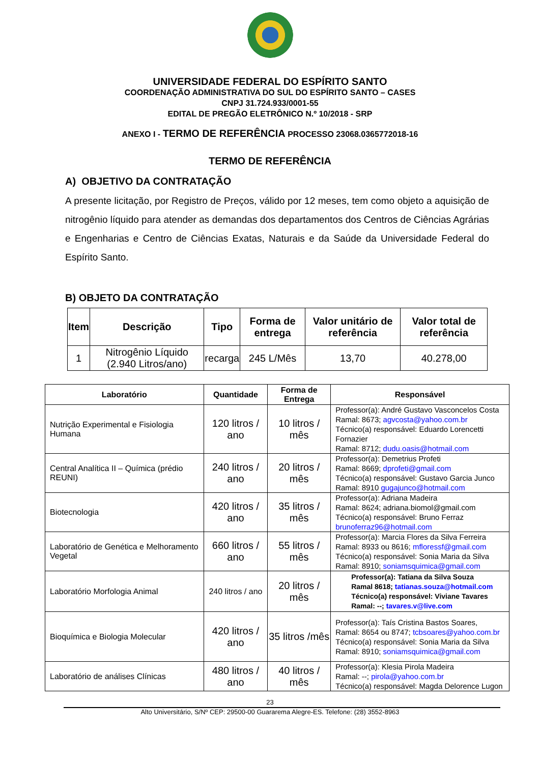UNIVERSIDADE FEDERAL DO ESPÍRITO SANTO
COORDENAÇÃO ADMINISTRATIVA DO SUL DO ESPÍRITO SANTO – CASES
CNPJ 31.724.933/0001-55
EDITAL DE PREGÃO ELETRÔNICO N.º 10/2018 - SRP
ANEXO I - TERMO DE REFERÊNCIA PROCESSO 23068.0365772018-16
TERMO DE REFERÊNCIA
A) OBJETIVO DA CONTRATAÇÃO
A presente licitação, por Registro de Preços, válido por 12 meses, tem como objeto a aquisição de nitrogênio líquido para atender as demandas dos departamentos dos Centros de Ciências Agrárias e Engenharias e Centro de Ciências Exatas, Naturais e da Saúde da Universidade Federal do Espírito Santo.
B) OBJETO DA CONTRATAÇÃO
| Item | Descrição | Tipo | Forma de entrega | Valor unitário de referência | Valor total de referência |
| --- | --- | --- | --- | --- | --- |
| 1 | Nitrogênio Líquido (2.940 Litros/ano) | recarga | 245 L/Mês | 13,70 | 40.278,00 |
| Laboratório | Quantidade | Forma de Entrega | Responsável |
| --- | --- | --- | --- |
| Nutrição Experimental e Fisiologia Humana | 120 litros / ano | 10 litros / mês | Professor(a): André Gustavo Vasconcelos Costa Ramal: 8673; agvcosta@yahoo.com.br Técnico(a) responsável: Eduardo Lorencetti Fornazier Ramal: 8712; dudu.oasis@hotmail.com |
| Central Analítica II – Química (prédio REUNI) | 240 litros / ano | 20 litros / mês | Professor(a): Demetrius Profeti Ramal: 8669; dprofeti@gmail.com Técnico(a) responsável: Gustavo Garcia Junco Ramal: 8910 gugajunco@hotmail.com |
| Biotecnologia | 420 litros / ano | 35 litros / mês | Professor(a): Adriana Madeira Ramal: 8624; adriana.biomol@gmail.com Técnico(a) responsável: Bruno Ferraz brunoferraz96@hotmail.com |
| Laboratório de Genética e Melhoramento Vegetal | 660 litros / ano | 55 litros / mês | Professor(a): Marcia Flores da Silva Ferreira Ramal: 8933 ou 8616; mfloressf@gmail.com Técnico(a) responsável: Sonia Maria da Silva Ramal: 8910; soniamsquimica@gmail.com |
| Laboratório Morfologia Animal | 240 litros / ano | 20 litros / mês | Professor(a): Tatiana da Silva Souza Ramal 8618; tatianas.souza@hotmail.com Técnico(a) responsável: Viviane Tavares Ramal: --; tavares.v@live.com |
| Bioquímica e Biologia Molecular | 420 litros / ano | 35 litros /mês | Professor(a): Taís Cristina Bastos Soares, Ramal: 8654 ou 8747; tcbsoares@yahoo.com.br Técnico(a) responsável: Sonia Maria da Silva Ramal: 8910; soniamsquimica@gmail.com |
| Laboratório de análises Clínicas | 480 litros / ano | 40 litros / mês | Professor(a): Klesia Pirola Madeira Ramal: --; pirola@yahoo.com.br Técnico(a) responsável: Magda Delorence Lugon |
23
Alto Universitário, S/Nº CEP: 29500-00 Guararema Alegre-ES. Telefone: (28) 3552-8963